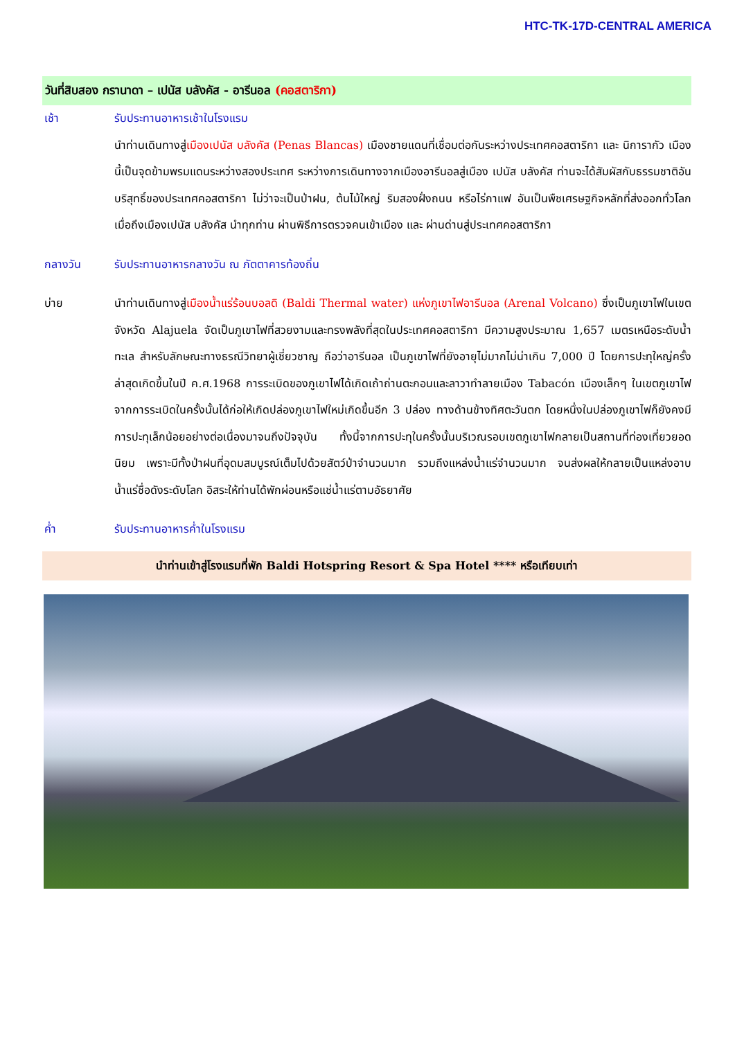HTC-TK-17D-CENTRAL AMERICA
วันที่สิบสอง กรานาดา – เปนัส บลังคัส - อารีนอล (คอสตาริกา)
เช้า รับประทานอาหารเช้าในโรงแรม
นำท่านเดินทางสู่เมืองเปนัส บลังคัส (Penas Blancas) เมืองชายแดนที่เชื่อมต่อกันระหว่างประเทศคอสตาริกา และ นิการากัว เมืองนี้เป็นจุดข้ามพรมแดนระหว่างสองประเทศ ระหว่างการเดินทางจากเมืองอารีนอลสู่เมือง เปนัส บลังคัส ท่านจะได้สัมผัสกับธรรมชาติอันบริสุทธิ์ของประเทศคอสตาริกา ไม่ว่าจะเป็นป่าฝน, ต้นไม้ใหญ่ ริมสองฝั่งถนน หรือไร่กาแฟ อันเป็นพืชเศรษฐกิจหลักที่ส่งออกทั่วโลก เมื่อถึงเมืองเปนัส บลังคัส นำทุกท่าน ผ่านพิธีการตรวจคนเข้าเมือง และ ผ่านด่านสู่ประเทศคอสตาริกา
กลางวัน รับประทานอาหารกลางวัน ณ ภัตตาคารท้องถิ่น
บ่าย นำท่านเดินทางสู่เมืองน้ำแร่ร้อนบอลดิ (Baldi Thermal water) แห่งภูเขาไฟอารีนอล (Arenal Volcano) ซึ่งเป็นภูเขาไฟในเขตจังหวัด Alajuela จัดเป็นภูเขาไฟที่สวยงามและทรงพลังที่สุดในประเทศคอสตาริกา มีความสูงประมาณ 1,657 เมตรเหนือระดับน้ำทะเล สำหรับลักษณะทางธรณีวิทยาผู้เชี่ยวชาญ ถือว่าอารีนอล เป็นภูเขาไฟที่ยังอายุไม่มากไม่น่าเกิน 7,000 ปี โดยการปะทุใหญ่ครั้งล่าสุดเกิดขึ้นในปี ค.ศ.1968 การระเบิดของภูเขาไฟได้เกิดเถ้าถ่านตะกอนและลาวาทำลายเมือง Tabacón เมืองเล็กๆ ในเขตภูเขาไฟ จากการระเบิดในครั้งนั้นได้ก่อให้เกิดปล่องภูเขาไฟใหม่เกิดขึ้นอีก 3 ปล่อง ทางด้านข้างทิศตะวันตก โดยหนึ่งในปล่องภูเขาไฟก็ยังคงมีการปะทุเล็กน้อยอย่างต่อเนื่องมาจนถึงปัจจุบัน ทั้งนี้จากการปะทุในครั้งนั้นบริเวณรอบเขตภูเขาไฟกลายเป็นสถานที่ท่องเที่ยวยอดนิยม เพราะมีทั้งป่าฝนที่อุดมสมบูรณ์เต็มไปด้วยสัตว์ป่าจำนวนมาก รวมถึงแหล่งน้ำแร่จำนวนมาก จนส่งผลให้กลายเป็นแหล่งอาบน้ำแร่ชื่อดังระดับโลก อิสระให้ท่านได้พักผ่อนหรือแช่น้ำแร่ตามอัธยาศัย
ค่ำ รับประทานอาหารค่ำในโรงแรม
นำท่านเข้าสู่โรงแรมที่พัก Baldi Hotspring Resort & Spa Hotel **** หรือเทียบเท่า